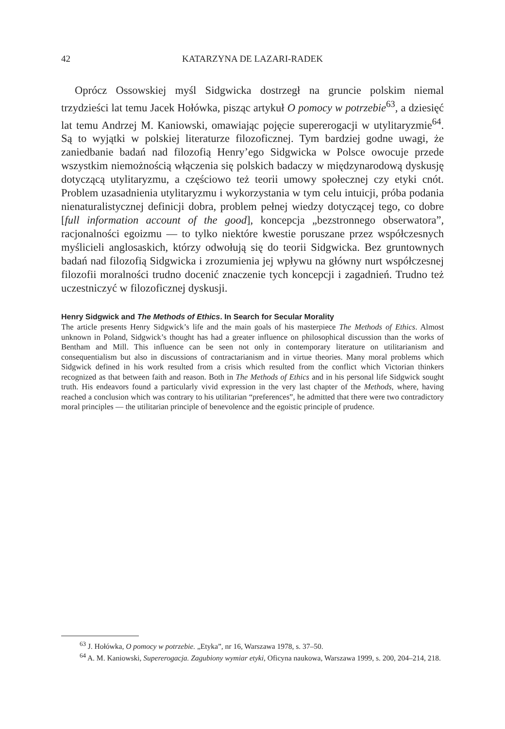42 KATARZYNA DE LAZARI-RADEK
Oprócz Ossowskiej myśl Sidgwicka dostrzegł na gruncie polskim niemal trzydzieści lat temu Jacek Hołówka, pisząc artykuł O pomocy w potrzebie<sup>63</sup>, a dziesięć lat temu Andrzej M. Kaniowski, omawiając pojęcie supererogacji w utylitaryzmie<sup>64</sup>. Są to wyjątki w polskiej literaturze filozoficznej. Tym bardziej godne uwagi, że zaniedbanie badań nad filozofią Henry’ego Sidgwicka w Polsce owocuje przede wszystkim niemożnością włączenia się polskich badaczy w międzynarodową dyskusję dotyczącą utylitaryzmu, a częściowo też teorii umowy społecznej czy etyki cnót. Problem uzasadnienia utylitaryzmu i wykorzystania w tym celu intuicji, próba podania nienaturalistycznej definicji dobra, problem pełnej wiedzy dotyczącej tego, co dobre [full information account of the good], koncepcja „bezstronnego obserwatora”, racjonalności egoizmu — to tylko niektóre kwestie poruszane przez współczesnych myślicieli anglosaskich, którzy odwołują się do teorii Sidgwicka. Bez gruntownych badań nad filozofią Sidgwicka i zrozumienia jej wpływu na główny nurt współczesnej filozofii moralności trudno docenić znaczenie tych koncepcji i zagadnień. Trudno też uczestniczyć w filozoficznej dyskusji.
Henry Sidgwick and The Methods of Ethics. In Search for Secular Morality
The article presents Henry Sidgwick’s life and the main goals of his masterpiece The Methods of Ethics. Almost unknown in Poland, Sidgwick’s thought has had a greater influence on philosophical discussion than the works of Bentham and Mill. This influence can be seen not only in contemporary literature on utilitarianism and consequentialism but also in discussions of contractarianism and in virtue theories. Many moral problems which Sidgwick defined in his work resulted from a crisis which resulted from the conflict which Victorian thinkers recognized as that between faith and reason. Both in The Methods of Ethics and in his personal life Sidgwick sought truth. His endeavors found a particularly vivid expression in the very last chapter of the Methods, where, having reached a conclusion which was contrary to his utilitarian “preferences”, he admitted that there were two contradictory moral principles — the utilitarian principle of benevolence and the egoistic principle of prudence.
<sup>63</sup> J. Hołówka, O pomocy w potrzebie. „Etyka”, nr 16, Warszawa 1978, s. 37–50.
<sup>64</sup> A. M. Kaniowski, Supererogacja. Zagubiony wymiar etyki, Oficyna naukowa, Warszawa 1999, s. 200, 204–214, 218.